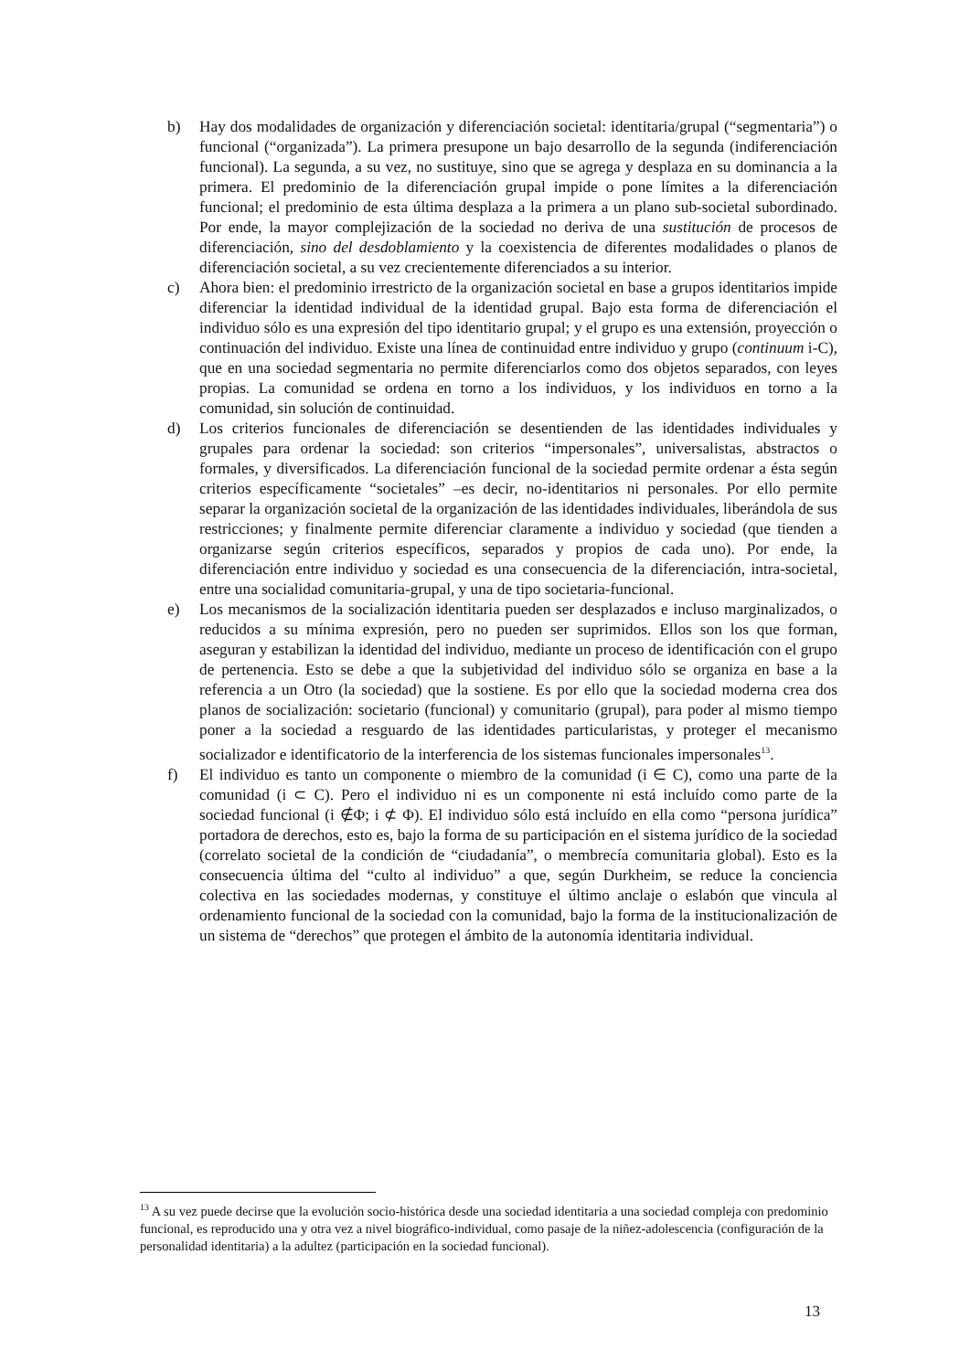b) Hay dos modalidades de organización y diferenciación societal: identitaria/grupal (“segmentaria”) o funcional (“organizada”). La primera presupone un bajo desarrollo de la segunda (indiferenciación funcional). La segunda, a su vez, no sustituye, sino que se agrega y desplaza en su dominancia a la primera. El predominio de la diferenciación grupal impide o pone límites a la diferenciación funcional; el predominio de esta última desplaza a la primera a un plano sub-societal subordinado. Por ende, la mayor complejización de la sociedad no deriva de una sustitución de procesos de diferenciación, sino del desdoblamiento y la coexistencia de diferentes modalidades o planos de diferenciación societal, a su vez crecientemente diferenciados a su interior.
c) Ahora bien: el predominio irrestricto de la organización societal en base a grupos identitarios impide diferenciar la identidad individual de la identidad grupal. Bajo esta forma de diferenciación el individuo sólo es una expresión del tipo identitario grupal; y el grupo es una extensión, proyección o continuación del individuo. Existe una línea de continuidad entre individuo y grupo (continuum i-C), que en una sociedad segmentaria no permite diferenciarlos como dos objetos separados, con leyes propias. La comunidad se ordena en torno a los individuos, y los individuos en torno a la comunidad, sin solución de continuidad.
d) Los criterios funcionales de diferenciación se desentienden de las identidades individuales y grupales para ordenar la sociedad: son criterios “impersonales”, universalistas, abstractos o formales, y diversificados. La diferenciación funcional de la sociedad permite ordenar a ésta según criterios específicamente “societales” –es decir, no-identitarios ni personales. Por ello permite separar la organización societal de la organización de las identidades individuales, liberándola de sus restricciones; y finalmente permite diferenciar claramente a individuo y sociedad (que tienden a organizarse según criterios específicos, separados y propios de cada uno). Por ende, la diferenciación entre individuo y sociedad es una consecuencia de la diferenciación, intra-societal, entre una socialidad comunitaria-grupal, y una de tipo societaria-funcional.
e) Los mecanismos de la socialización identitaria pueden ser desplazados e incluso marginalizados, o reducidos a su mínima expresión, pero no pueden ser suprimidos. Ellos son los que forman, aseguran y estabilizan la identidad del individuo, mediante un proceso de identificación con el grupo de pertenencia. Esto se debe a que la subjetividad del individuo sólo se organiza en base a la referencia a un Otro (la sociedad) que la sostiene. Es por ello que la sociedad moderna crea dos planos de socialización: societario (funcional) y comunitario (grupal), para poder al mismo tiempo poner a la sociedad a resguardo de las identidades particularistas, y proteger el mecanismo socializador e identificatorio de la interferencia de los sistemas funcionales impersonales<sup>13</sup>.
f) El individuo es tanto un componente o miembro de la comunidad (i ∈ C), como una parte de la comunidad (i ⊂ C). Pero el individuo ni es un componente ni está incluído como parte de la sociedad funcional (i ∉Φ; i ⊄ Φ). El individuo sólo está incluído en ella como “persona jurídica” portadora de derechos, esto es, bajo la forma de su participación en el sistema jurídico de la sociedad (correlato societal de la condición de “ciudadanía”, o membrecía comunitaria global). Esto es la consecuencia última del “culto al individuo” a que, según Durkheim, se reduce la conciencia colectiva en las sociedades modernas, y constituye el último anclaje o eslabón que vincula al ordenamiento funcional de la sociedad con la comunidad, bajo la forma de la institucionalización de un sistema de “derechos” que protegen el ámbito de la autonomía identitaria individual.
<sup>13</sup> A su vez puede decirse que la evolución socio-histórica desde una sociedad identitaria a una sociedad compleja con predominio funcional, es reproducido una y otra vez a nivel biográfico-individual, como pasaje de la niñez-adolescencia (configuración de la personalidad identitaria) a la adultez (participación en la sociedad funcional).
13